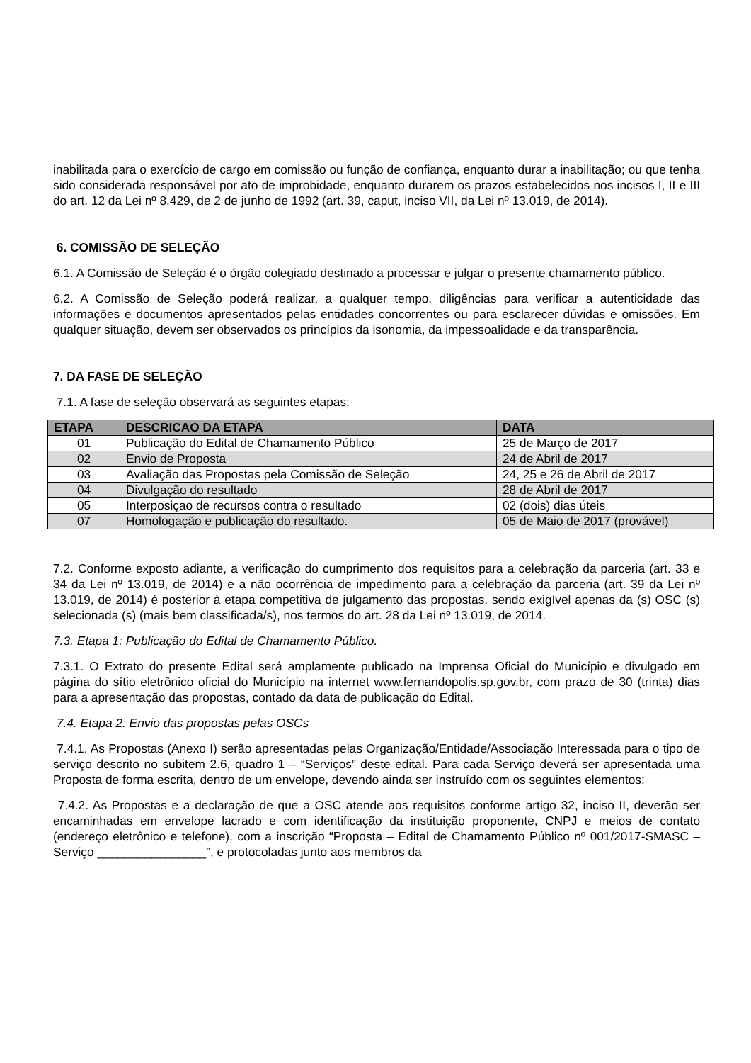inabilitada para o exercício de cargo em comissão ou função de confiança, enquanto durar a inabilitação; ou que tenha sido considerada responsável por ato de improbidade, enquanto durarem os prazos estabelecidos nos incisos I, II e III do art. 12 da Lei nº 8.429, de 2 de junho de 1992 (art. 39, caput, inciso VII, da Lei nº 13.019, de 2014).
6. COMISSÃO DE SELEÇÃO
6.1. A Comissão de Seleção é o órgão colegiado destinado a processar e julgar o presente chamamento público.
6.2. A Comissão de Seleção poderá realizar, a qualquer tempo, diligências para verificar a autenticidade das informações e documentos apresentados pelas entidades concorrentes ou para esclarecer dúvidas e omissões. Em qualquer situação, devem ser observados os princípios da isonomia, da impessoalidade e da transparência.
7. DA FASE DE SELEÇÃO
7.1. A fase de seleção observará as seguintes etapas:
| ETAPA | DESCRICAO DA ETAPA | DATA |
| --- | --- | --- |
| 01 | Publicação do Edital de Chamamento Público | 25 de Março de 2017 |
| 02 | Envio de Proposta | 24 de Abril de 2017 |
| 03 | Avaliação das Propostas pela Comissão de Seleção | 24, 25 e 26 de Abril de 2017 |
| 04 | Divulgação do resultado | 28 de Abril de 2017 |
| 05 | Interposiçao de recursos contra o resultado | 02 (dois) dias úteis |
| 07 | Homologação e publicação do resultado. | 05 de Maio de 2017 (provável) |
7.2. Conforme exposto adiante, a verificação do cumprimento dos requisitos para a celebração da parceria (art. 33 e 34 da Lei nº 13.019, de 2014) e a não ocorrência de impedimento para a celebração da parceria (art. 39 da Lei nº 13.019, de 2014) é posterior à etapa competitiva de julgamento das propostas, sendo exigível apenas da (s) OSC (s) selecionada (s) (mais bem classificada/s), nos termos do art. 28 da Lei nº 13.019, de 2014.
7.3. Etapa 1: Publicação do Edital de Chamamento Público.
7.3.1. O Extrato do presente Edital será amplamente publicado na Imprensa Oficial do Município e divulgado em página do sítio eletrônico oficial do Município na internet www.fernandopolis.sp.gov.br, com prazo de 30 (trinta) dias para a apresentação das propostas, contado da data de publicação do Edital.
7.4. Etapa 2: Envio das propostas pelas OSCs
7.4.1. As Propostas (Anexo I) serão apresentadas pelas Organização/Entidade/Associação Interessada para o tipo de serviço descrito no subitem 2.6, quadro 1 – “Serviços” deste edital. Para cada Serviço deverá ser apresentada uma Proposta de forma escrita, dentro de um envelope, devendo ainda ser instruído com os seguintes elementos:
7.4.2. As Propostas e a declaração de que a OSC atende aos requisitos conforme artigo 32, inciso II, deverão ser encaminhadas em envelope lacrado e com identificação da instituição proponente, CNPJ e meios de contato (endereço eletrônico e telefone), com a inscrição “Proposta – Edital de Chamamento Público nº 001/2017-SMASC – Serviço ________________”, e protocoladas junto aos membros da